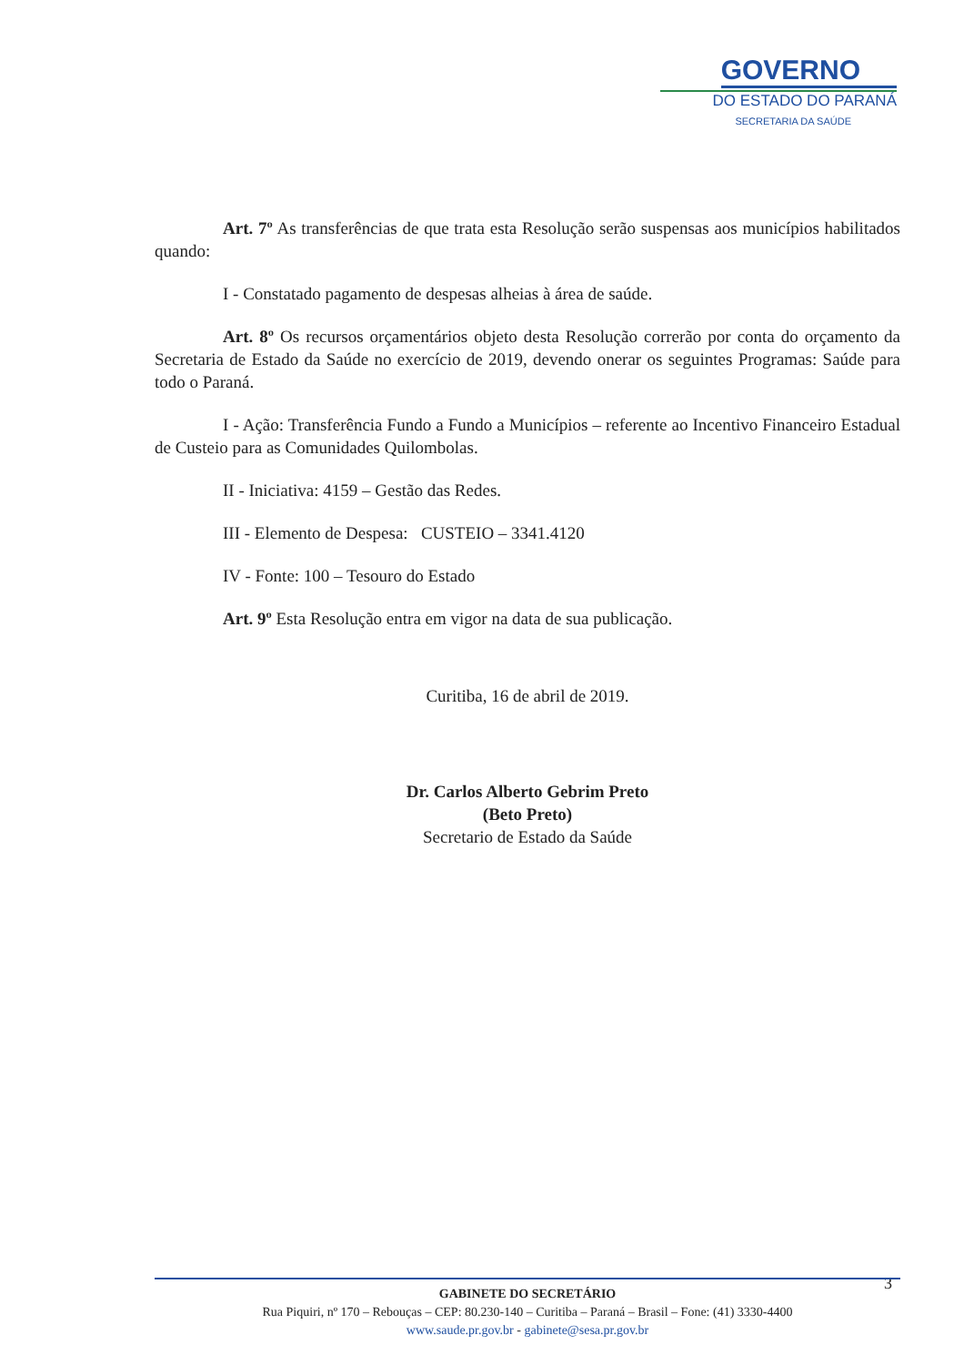GOVERNO
DO ESTADO DO PARANÁ
SECRETARIA DA SAÚDE
Art. 7º As transferências de que trata esta Resolução serão suspensas aos municípios habilitados quando:
I - Constatado pagamento de despesas alheias à área de saúde.
Art. 8º Os recursos orçamentários objeto desta Resolução correrão por conta do orçamento da Secretaria de Estado da Saúde no exercício de 2019, devendo onerar os seguintes Programas: Saúde para todo o Paraná.
I - Ação: Transferência Fundo a Fundo a Municípios – referente ao Incentivo Financeiro Estadual de Custeio para as Comunidades Quilombolas.
II - Iniciativa: 4159 – Gestão das Redes.
III - Elemento de Despesa: CUSTEIO – 3341.4120
IV - Fonte: 100 – Tesouro do Estado
Art. 9º Esta Resolução entra em vigor na data de sua publicação.
Curitiba, 16 de abril de 2019.
Dr. Carlos Alberto Gebrim Preto
(Beto Preto)
Secretario de Estado da Saúde
3
GABINETE DO SECRETÁRIO
Rua Piquiri, nº 170 – Rebouças – CEP: 80.230-140 – Curitiba – Paraná – Brasil – Fone: (41) 3330-4400
www.saude.pr.gov.br - gabinete@sesa.pr.gov.br